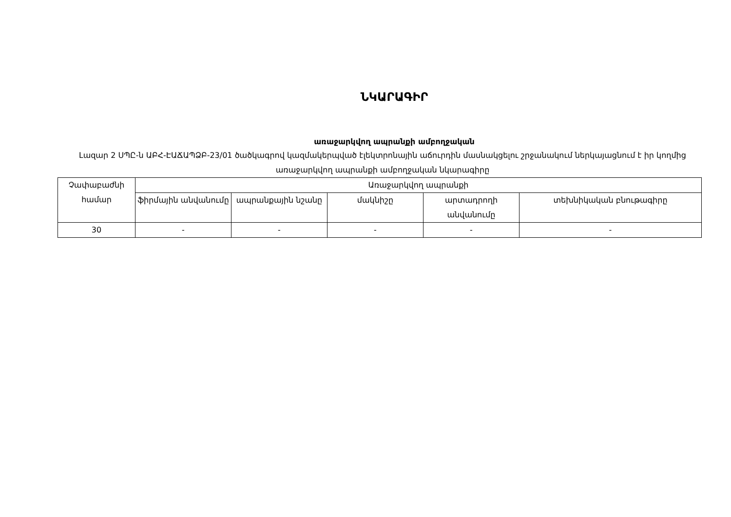ՆԿԱՐԱԳԻՐ
առաջարկվող ապրանքի ամբողջական
Լազար 2 ՍՊԸ-ն ԱԲՀ-ԷԱՃԱՊՁԲ-23/01 ծածկագրով կազմակերպված էլեկտրոնային աճուրդին մասնակցելու շրջանակում ներկայացնում է իր կողմից առաջարկվող ապրանքի ամբողջական նկարագիրը
| Չափաբաժնի համար | Առաջարկվող ապրանքի | | | | |
| --- | --- | --- | --- | --- | --- |
| | ֆիրմային անվանումը | ապրանքային նշանը | մակնիշը | արտադրողի անվանումը | տեխնիկական բնութագիրը |
| 30 | - | - | - | - | - |